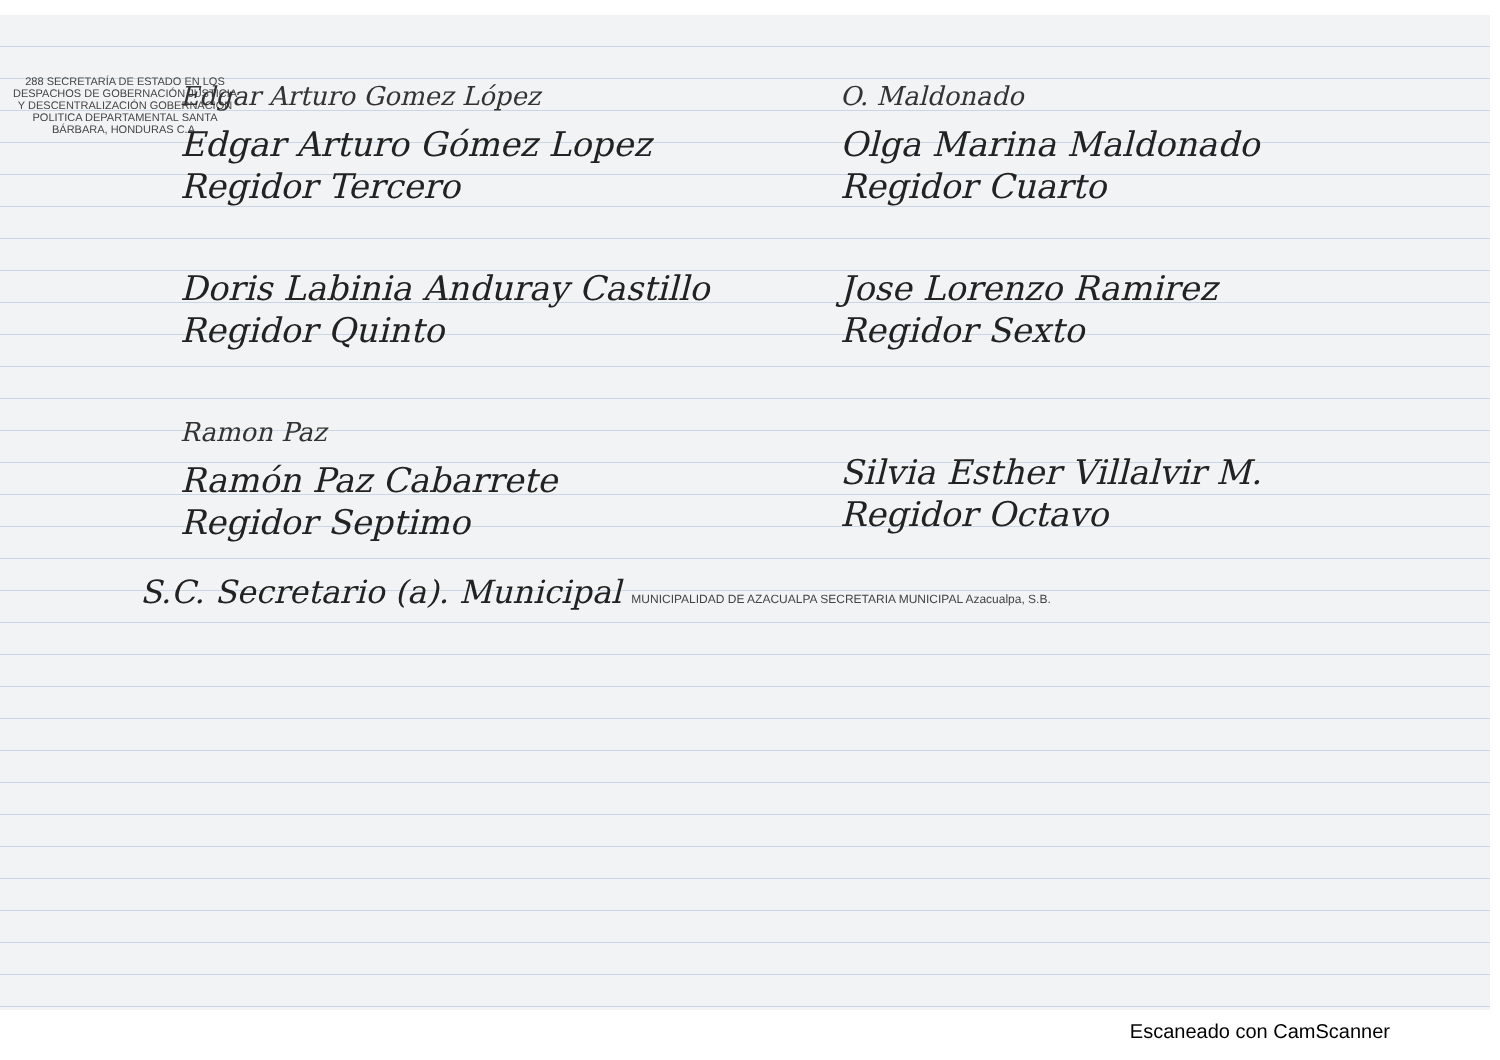288 SECRETARÍA DE ESTADO EN LOS DESPACHOS DE GOBERNACIÓN JUSTICIA Y DESCENTRALIZACIÓN GOBERNACIÓN POLITICA DEPARTAMENTAL SANTA BÁRBARA, HONDURAS C.A.
Edgar Arturo Gomez López
Edgar Arturo Gómez Lopez
Regidor Tercero
O. Maldonado
Olga Marina Maldonado
Regidor Cuarto
Doris Labinia Anduray Castillo
Regidor Quinto
Jose Lorenzo Ramirez
Regidor Sexto
Ramon Paz
Ramón Paz Cabarrete
Regidor Septimo
Silvia Esther Villalvir M.
Regidor Octavo
S.C. Secretario (a). Municipal MUNICIPALIDAD DE AZACUALPA SECRETARIA MUNICIPAL Azacualpa, S.B.
Escaneado con CamScanner